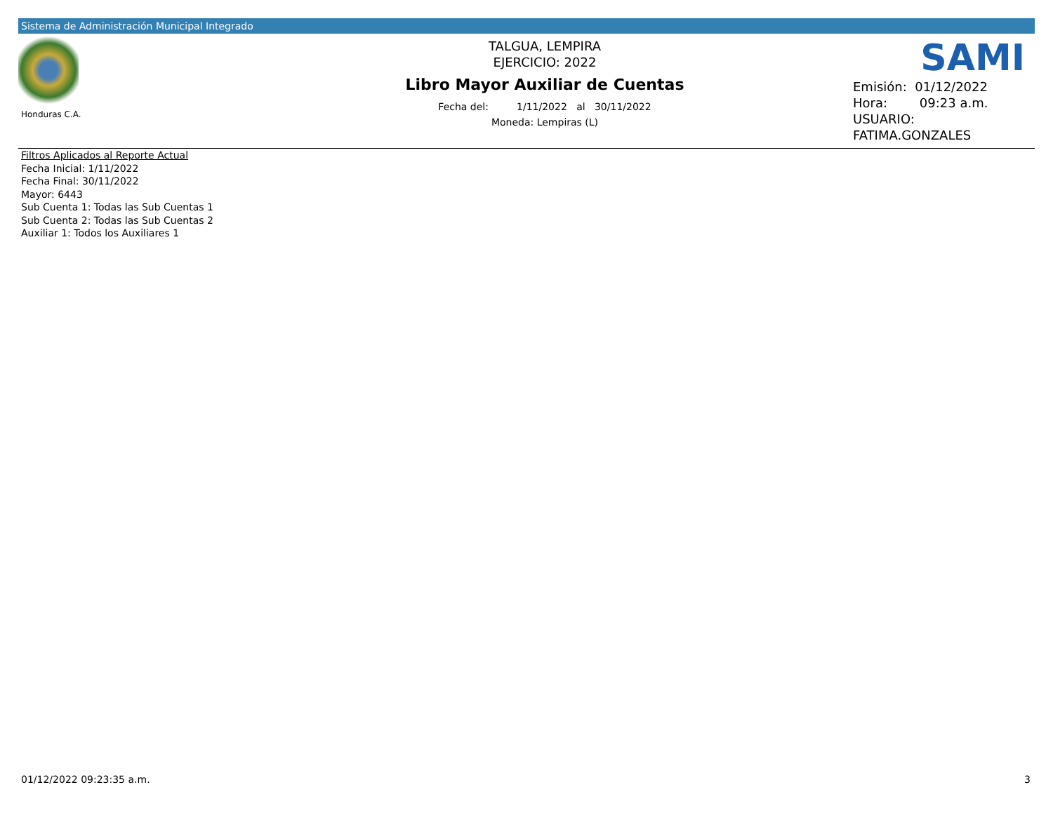Sistema de Administración Municipal Integrado
Honduras C.A.
TALGUA, LEMPIRA
EJERCICIO: 2022
Libro Mayor Auxiliar de Cuentas
Fecha del: 1/11/2022 al 30/11/2022
Moneda: Lempiras (L)
SAMI
Emisión: 01/12/2022
Hora: 09:23 a.m.
USUARIO:
FATIMA.GONZALES
Filtros Aplicados al Reporte Actual
Fecha Inicial: 1/11/2022
Fecha Final: 30/11/2022
Mayor: 6443
Sub Cuenta 1: Todas las Sub Cuentas 1
Sub Cuenta 2: Todas las Sub Cuentas 2
Auxiliar 1: Todos los Auxiliares 1
01/12/2022 09:23:35 a.m. 3